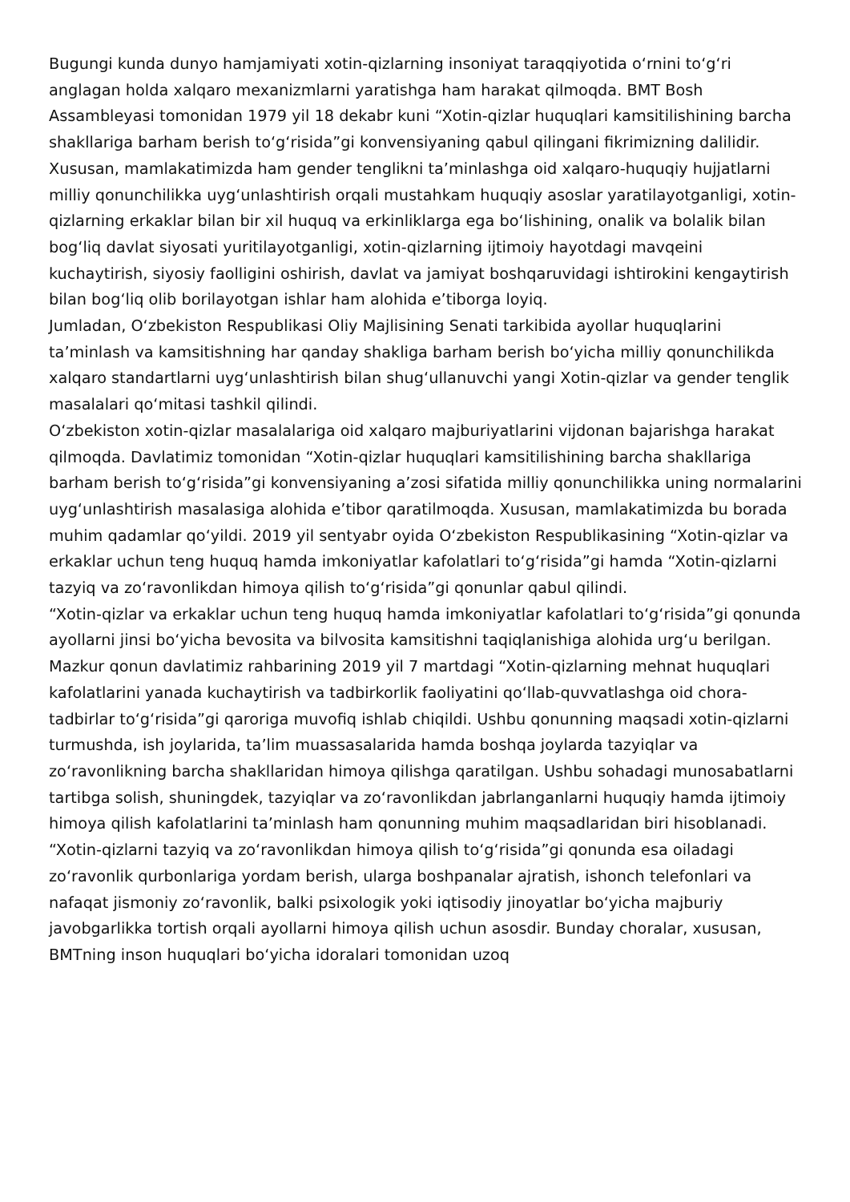Bugungi kunda dunyo hamjamiyati xotin-qizlarning insoniyat taraqqiyotida oʻrnini toʻgʻri anglagan holda xalqaro mexanizmlarni yaratishga ham harakat qilmoqda. BMT Bosh Assambleyasi tomonidan 1979 yil 18 dekabr kuni “Xotin-qizlar huquqlari kamsitilishining barcha shakllariga barham berish toʻgʻrisida”gi konvensiyaning qabul qilingani fikrimizning dalilidir.
Xususan, mamlakatimizda ham gender tenglikni taʼminlashga oid xalqaro-huquqiy hujjatlarni milliy qonunchilikka uygʻunlashtirish orqali mustahkam huquqiy asoslar yaratilayotganligi, xotin-qizlarning erkaklar bilan bir xil huquq va erkinliklarga ega boʻlishining, onalik va bolalik bilan bogʻliq davlat siyosati yuritilayotganligi, xotin-qizlarning ijtimoiy hayotdagi mavqeini kuchaytirish, siyosiy faolligini oshirish, davlat va jamiyat boshqaruvidagi ishtirokini kengaytirish bilan bogʻliq olib borilayotgan ishlar ham alohida eʼtiborga loyiq.
Jumladan, Oʻzbekiston Respublikasi Oliy Majlisining Senati tarkibida ayollar huquqlarini taʼminlash va kamsitishning har qanday shakliga barham berish boʻyicha milliy qonunchilikda xalqaro standartlarni uygʻunlashtirish bilan shugʻullanuvchi yangi Xotin-qizlar va gender tenglik masalalari qoʻmitasi tashkil qilindi.
Oʻzbekiston xotin-qizlar masalalariga oid xalqaro majburiyatlarini vijdonan bajarishga harakat qilmoqda. Davlatimiz tomonidan “Xotin-qizlar huquqlari kamsitilishining barcha shakllariga barham berish toʻgʻrisida”gi konvensiyaning aʼzosi sifatida milliy qonunchilikka uning normalarini uygʻunlashtirish masalasiga alohida eʼtibor qaratilmoqda. Xususan, mamlakatimizda bu borada muhim qadamlar qoʻyildi. 2019 yil sentyabr oyida Oʻzbekiston Respublikasining “Xotin-qizlar va erkaklar uchun teng huquq hamda imkoniyatlar kafolatlari toʻgʻrisida”gi hamda “Xotin-qizlarni tazyiq va zoʻravonlikdan himoya qilish toʻgʻrisida”gi qonunlar qabul qilindi.
“Xotin-qizlar va erkaklar uchun teng huquq hamda imkoniyatlar kafolatlari toʻgʻrisida”gi qonunda ayollarni jinsi boʻyicha bevosita va bilvosita kamsitishni taqiqlanishiga alohida urgʻu berilgan. Mazkur qonun davlatimiz rahbarining 2019 yil 7 martdagi “Xotin-qizlarning mehnat huquqlari kafolatlarini yanada kuchaytirish va tadbirkorlik faoliyatini qoʻllab-quvvatlashga oid chora-tadbirlar toʻgʻrisida”gi qaroriga muvofiq ishlab chiqildi. Ushbu qonunning maqsadi xotin-qizlarni turmushda, ish joylarida, taʼlim muassasalarida hamda boshqa joylarda tazyiqlar va zoʻravonlikning barcha shakllaridan himoya qilishga qaratilgan. Ushbu sohadagi munosabatlarni tartibga solish, shuningdek, tazyiqlar va zoʻravonlikdan jabrlanganlarni huquqiy hamda ijtimoiy himoya qilish kafolatlarini taʼminlash ham qonunning muhim maqsadlaridan biri hisoblanadi.
“Xotin-qizlarni tazyiq va zoʻravonlikdan himoya qilish toʻgʻrisida”gi qonunda esa oiladagi zoʻravonlik qurbonlariga yordam berish, ularga boshpanalar ajratish, ishonch telefonlari va nafaqat jismoniy zoʻravonlik, balki psixologik yoki iqtisodiy jinoyatlar boʻyicha majburiy javobgarlikka tortish orqali ayollarni himoya qilish uchun asosdir. Bunday choralar, xususan, BMTning inson huquqlari boʻyicha idoralari tomonidan uzoq